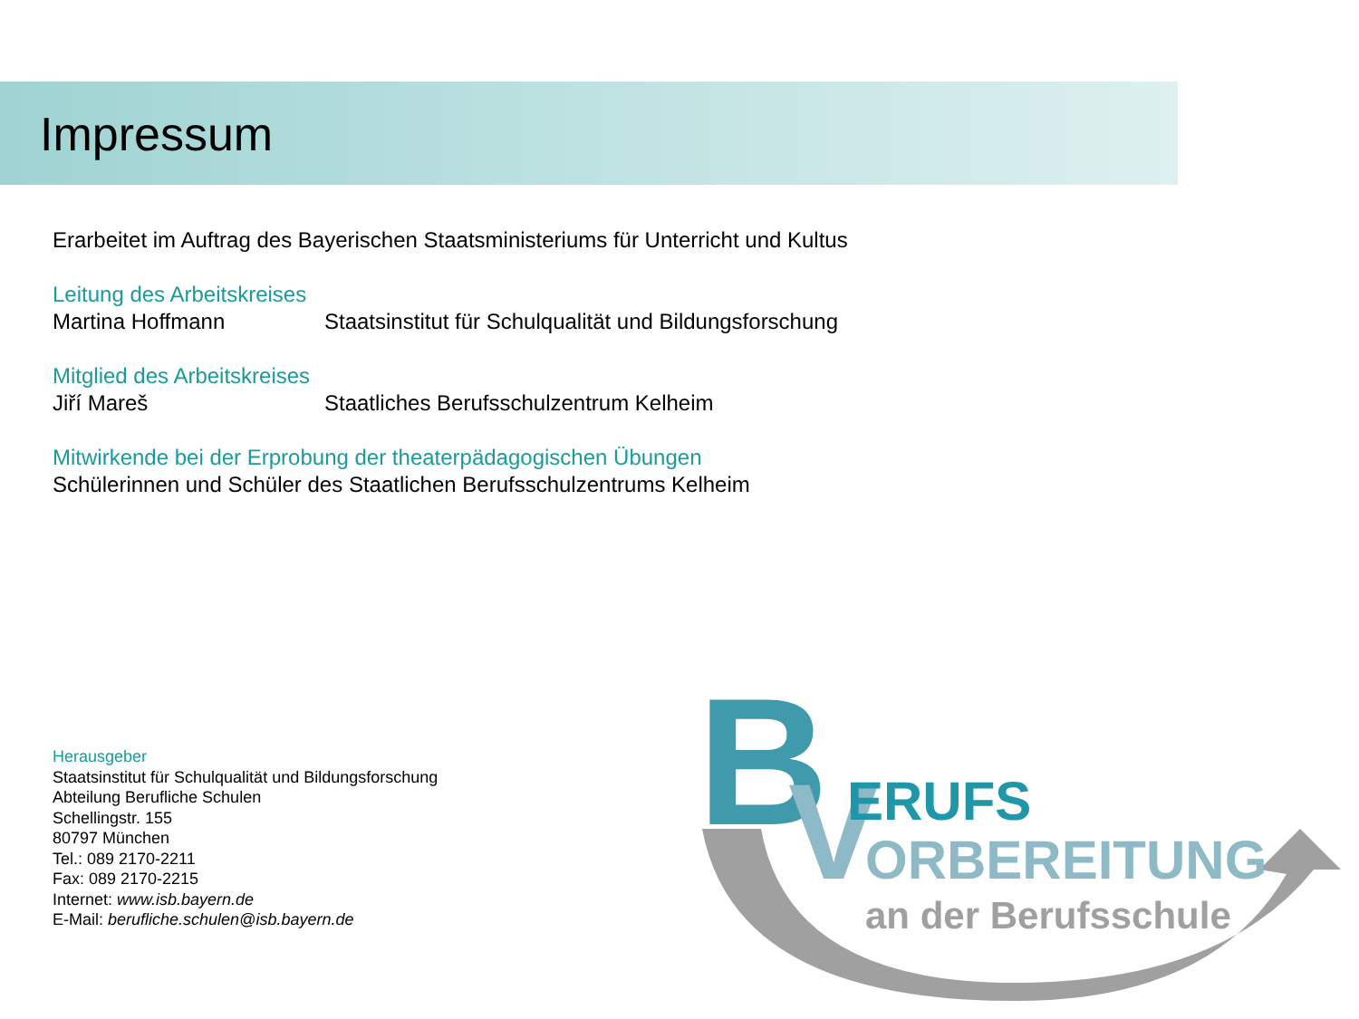Impressum
Erarbeitet im Auftrag des Bayerischen Staatsministeriums für Unterricht und Kultus
Leitung des Arbeitskreises
Martina Hoffmann Staatsinstitut für Schulqualität und Bildungsforschung
Mitglied des Arbeitskreises
Jiří Mareš Staatliches Berufsschulzentrum Kelheim
Mitwirkende bei der Erprobung der theaterpädagogischen Übungen
Schülerinnen und Schüler des Staatlichen Berufsschulzentrums Kelheim
Herausgeber
Staatsinstitut für Schulqualität und Bildungsforschung
Abteilung Berufliche Schulen
Schellingstr. 155
80797 München
Tel.: 089 2170-2211
Fax: 089 2170-2215
Internet: www.isb.bayern.de
E-Mail: berufliche.schulen@isb.bayern.de
B
V
ERUFS
ORBEREITUNG
an der Berufsschule